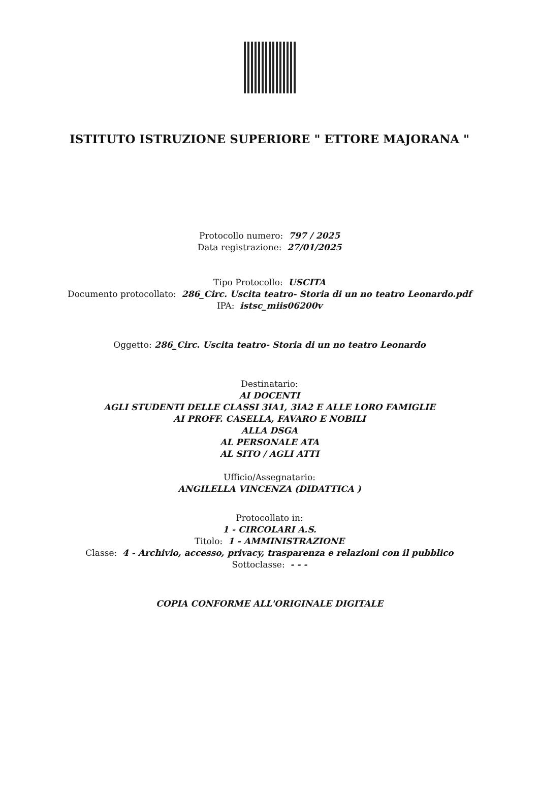ISTITUTO ISTRUZIONE SUPERIORE " ETTORE MAJORANA "
Protocollo numero: 797 / 2025
Data registrazione: 27/01/2025
Tipo Protocollo: USCITA
Documento protocollato: 286_Circ. Uscita teatro- Storia di un no teatro Leonardo.pdf
IPA: istsc_miis06200v
Oggetto: 286_Circ. Uscita teatro- Storia di un no teatro Leonardo
Destinatario:
AI DOCENTI
AGLI STUDENTI DELLE CLASSI 3IA1, 3IA2 E ALLE LORO FAMIGLIE
AI PROFF. CASELLA, FAVARO E NOBILI
ALLA DSGA
AL PERSONALE ATA
AL SITO / AGLI ATTI
Ufficio/Assegnatario:
ANGILELLA VINCENZA (DIDATTICA )
Protocollato in:
1 - CIRCOLARI A.S.
Titolo: 1 - AMMINISTRAZIONE
Classe: 4 - Archivio, accesso, privacy, trasparenza e relazioni con il pubblico
Sottoclasse: - - -
COPIA CONFORME ALL'ORIGINALE DIGITALE